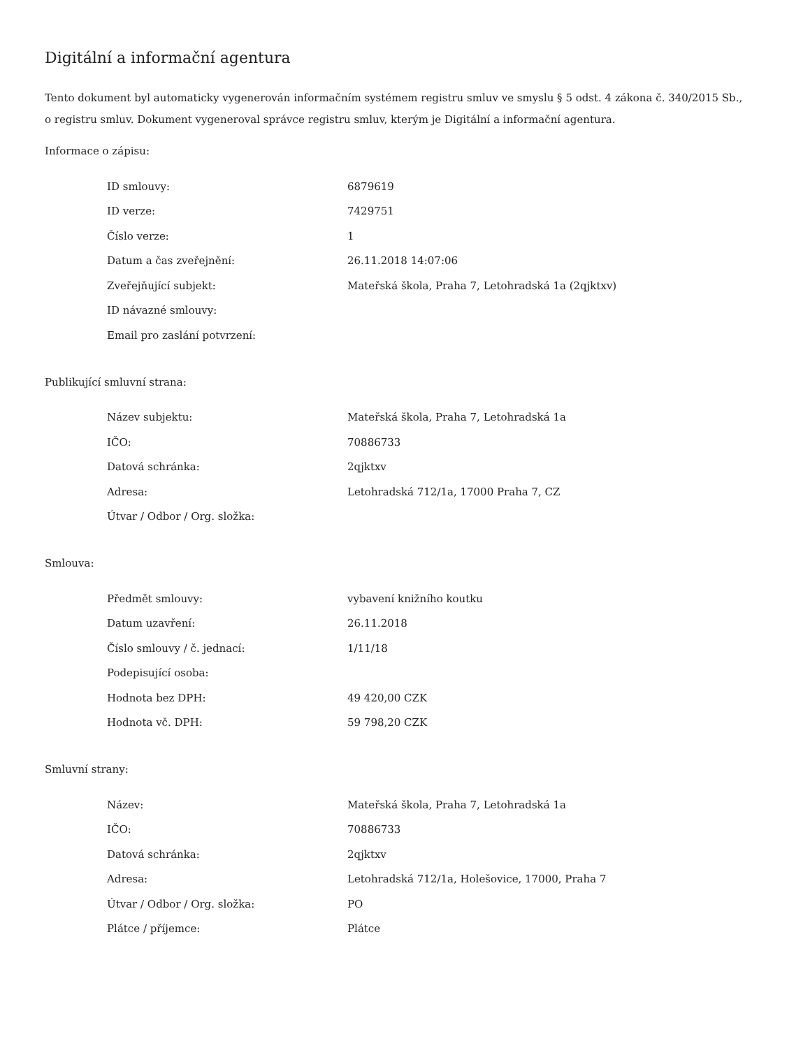Digitální a informační agentura
Tento dokument byl automaticky vygenerován informačním systémem registru smluv ve smyslu § 5 odst. 4 zákona č. 340/2015 Sb., o registru smluv. Dokument vygeneroval správce registru smluv, kterým je Digitální a informační agentura.
Informace o zápisu:
| ID smlouvy: | 6879619 |
| ID verze: | 7429751 |
| Číslo verze: | 1 |
| Datum a čas zveřejnění: | 26.11.2018 14:07:06 |
| Zveřejňující subjekt: | Mateřská škola, Praha 7, Letohradská 1a (2qjktxv) |
| ID návazné smlouvy: | |
| Email pro zaslání potvrzení: | |
Publikující smluvní strana:
| Název subjektu: | Mateřská škola, Praha 7, Letohradská 1a |
| IČO: | 70886733 |
| Datová schránka: | 2qjktxv |
| Adresa: | Letohradská 712/1a, 17000 Praha 7, CZ |
| Útvar / Odbor / Org. složka: | |
Smlouva:
| Předmět smlouvy: | vybavení knižního koutku |
| Datum uzavření: | 26.11.2018 |
| Číslo smlouvy / č. jednací: | 1/11/18 |
| Podepisující osoba: | |
| Hodnota bez DPH: | 49 420,00 CZK |
| Hodnota vč. DPH: | 59 798,20 CZK |
Smluvní strany:
| Název: | Mateřská škola, Praha 7, Letohradská 1a |
| IČO: | 70886733 |
| Datová schránka: | 2qjktxv |
| Adresa: | Letohradská 712/1a, Holešovice, 17000, Praha 7 |
| Útvar / Odbor / Org. složka: | PO |
| Plátce / příjemce: | Plátce |